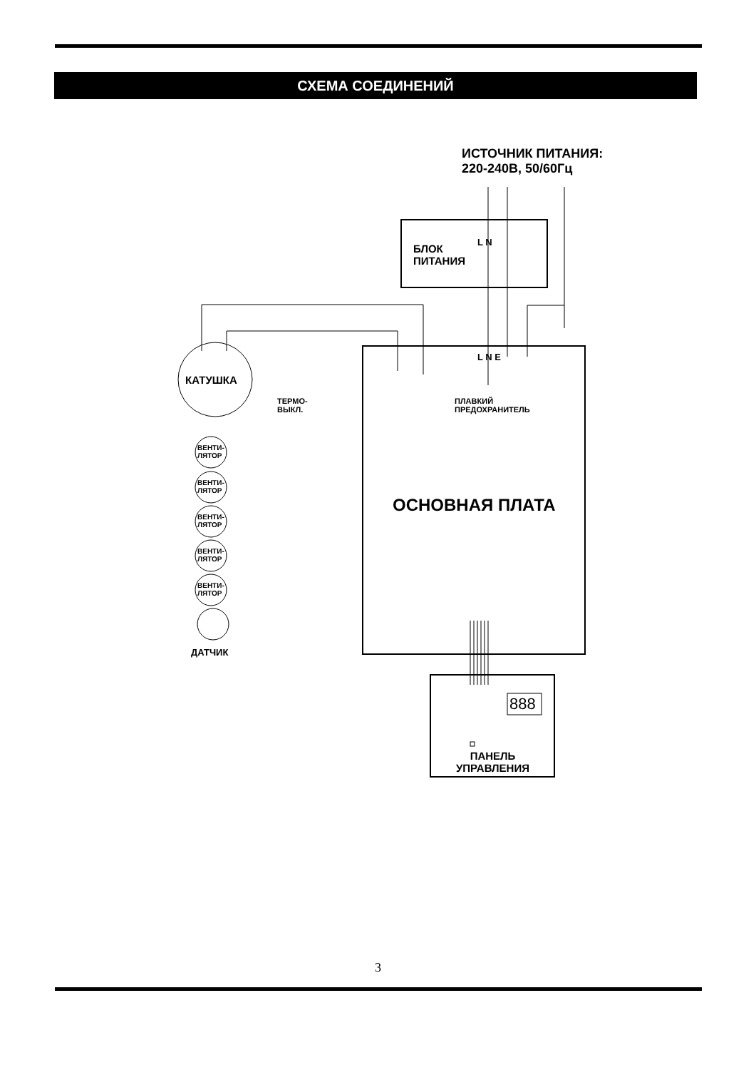СХЕМА СОЕДИНЕНИЙ
ИСТОЧНИК ПИТАНИЯ:
220-240В, 50/60Гц
БЛОК
ПИТАНИЯ
L N
L N E
КАТУШКА
ТЕРМО-
ВЫКЛ.
ПЛАВКИЙ
ПРЕДОХРАНИТЕЛЬ
ВЕНТИ-
ЛЯТОР
ВЕНТИ-
ЛЯТОР
ВЕНТИ-
ЛЯТОР
ВЕНТИ-
ЛЯТОР
ВЕНТИ-
ЛЯТОР
ОСНОВНАЯ ПЛАТА
ДАТЧИК
888
ПАНЕЛЬ
УПРАВЛЕНИЯ
3